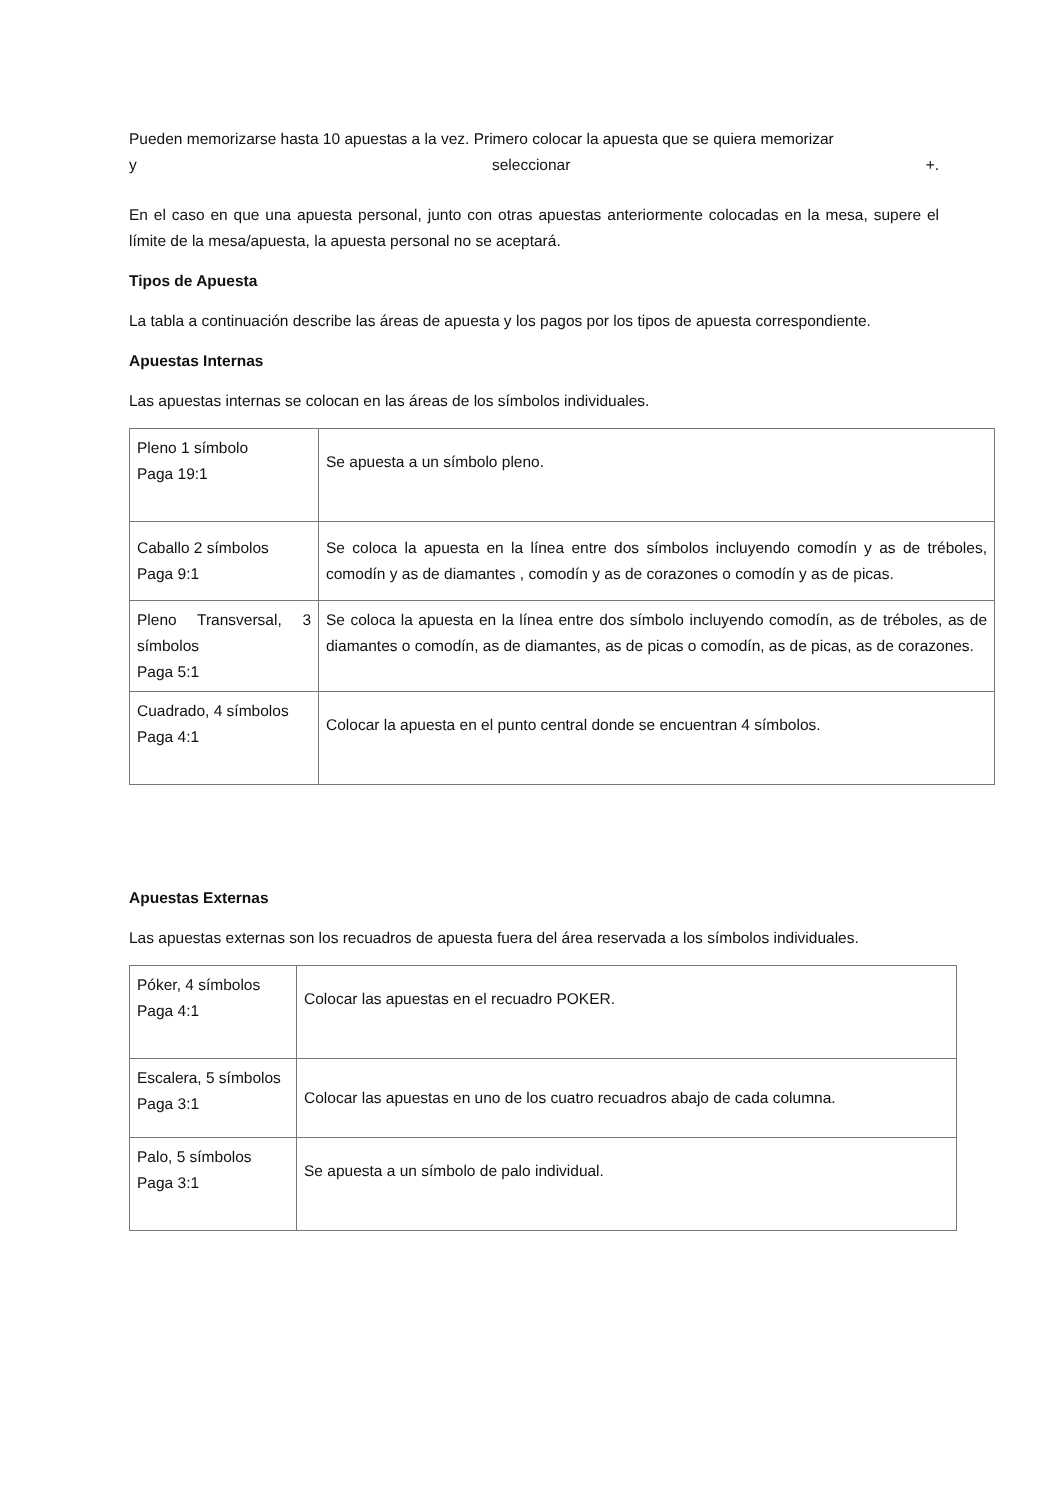Pueden memorizarse hasta 10 apuestas a la vez. Primero colocar la apuesta que se quiera memorizar
y seleccionar +.
En el caso en que una apuesta personal, junto con otras apuestas anteriormente colocadas en la mesa, supere el límite de la mesa/apuesta, la apuesta personal no se aceptará.
Tipos de Apuesta
La tabla a continuación describe las áreas de apuesta y los pagos por los tipos de apuesta correspondiente.
Apuestas Internas
Las apuestas internas se colocan en las áreas de los símbolos individuales.
| Pleno 1 símbolo Paga 19:1 | Se apuesta a un símbolo pleno. |
| Caballo 2 símbolos Paga 9:1 | Se coloca la apuesta en la línea entre dos símbolos incluyendo comodín y as de tréboles, comodín y as de diamantes , comodín y as de corazones o comodín y as de picas. |
| Pleno Transversal, 3 símbolos Paga 5:1 | Se coloca la apuesta en la línea entre dos símbolo incluyendo comodín, as de tréboles, as de diamantes o comodín, as de diamantes, as de picas o comodín, as de picas, as de corazones. |
| Cuadrado, 4 símbolos Paga 4:1 | Colocar la apuesta en el punto central donde se encuentran 4 símbolos. |
Apuestas Externas
Las apuestas externas son los recuadros de apuesta fuera del área reservada a los símbolos individuales.
| Póker, 4 símbolos Paga 4:1 | Colocar las apuestas en el recuadro POKER. |
| Escalera, 5 símbolos Paga 3:1 | Colocar las apuestas en uno de los cuatro recuadros abajo de cada columna. |
| Palo, 5 símbolos Paga 3:1 | Se apuesta a un símbolo de palo individual. |